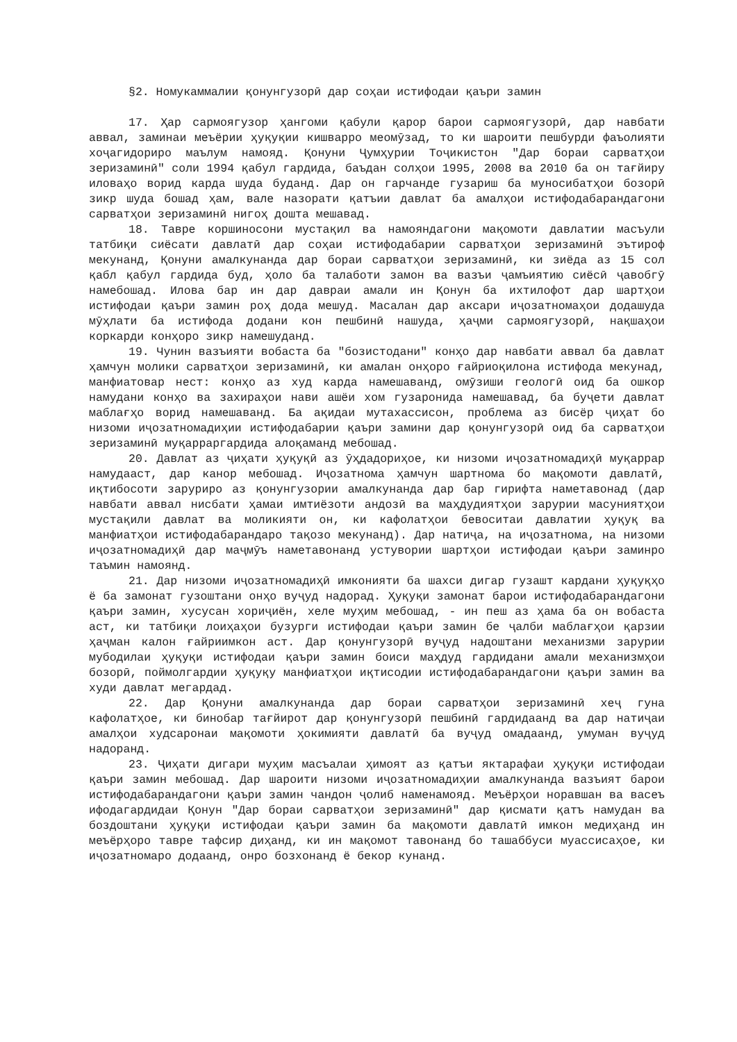§2. Номукаммалии қонунгузорӣ дар соҳаи истифодаи қаъри замин
17. Ҳар сармоягузор ҳангоми қабули қарор барои сармоягузорӣ, дар навбати аввал, заминаи меъёрии ҳуқуқии кишварро меомӯзад, то ки шароити пешбурди фаъолияти хоҷагидориро маълум намояд. Қонуни Ҷумҳурии Тоҷикистон "Дар бораи сарватҳои зеризаминӣ" соли 1994 қабул гардида, баъдан солҳои 1995, 2008 ва 2010 ба он тағйиру иловаҳо ворид карда шуда буданд. Дар он гарчанде гузариш ба муносибатҳои бозорӣ зикр шуда бошад ҳам, вале назорати қатъии давлат ба амалҳои истифодабарандагони сарватҳои зеризаминӣ нигоҳ дошта мешавад.
18. Тавре коршиносони мустақил ва намояндагони мақомоти давлатии масъули татбиқи сиёсати давлатӣ дар соҳаи истифодабарии сарватҳои зеризаминӣ эътироф мекунанд, Қонуни амалкунанда дар бораи сарватҳои зеризаминӣ, ки зиёда аз 15 сол қабл қабул гардида буд, ҳоло ба талаботи замон ва вазъи ҷамъиятию сиёсӣ ҷавобгӯ намебошад. Илова бар ин дар давраи амали ин Қонун ба ихтилофот дар шартҳои истифодаи қаъри замин роҳ дода мешуд. Масалан дар аксари иҷозатномаҳои додашуда мӯҳлати ба истифода додани кон пешбинӣ нашуда, ҳаҷми сармоягузорӣ, нақшаҳои коркарди конҳоро зикр намешуданд.
19. Чунин вазъияти вобаста ба "бозистодани" конҳо дар навбати аввал ба давлат ҳамчун молики сарватҳои зеризаминӣ, ки амалан онҳоро ғайриоқилона истифода мекунад, манфиатовар нест: конҳо аз худ карда намешаванд, омӯзиши геологӣ оид ба ошкор намудани конҳо ва захираҳои нави ашёи хом гузаронида намешавад, ба буҷети давлат маблағҳо ворид намешаванд. Ба ақидаи мутахассисон, проблема аз бисёр ҷиҳат бо низоми иҷозатномадиҳии истифодабарии қаъри замини дар қонунгузорӣ оид ба сарватҳои зеризаминӣ муқарраргардида алоқаманд мебошад.
20. Давлат аз ҷиҳати ҳуқуқӣ аз ӯҳдадориҳое, ки низоми иҷозатномадиҳӣ муқаррар намудааст, дар канор мебошад. Иҷозатнома ҳамчун шартнома бо мақомоти давлатӣ, иқтибосоти заруриро аз қонунгузории амалкунанда дар бар гирифта наметавонад (дар навбати аввал нисбати ҳамаи имтиёзоти андозӣ ва маҳдудиятҳои зарурии масуниятҳои мустақили давлат ва моликияти он, ки кафолатҳои бевоситаи давлатии ҳуқуқ ва манфиатҳои истифодабарандаро тақозо мекунанд). Дар натиҷа, на иҷозатнома, на низоми иҷозатномадиҳӣ дар маҷмӯъ наметавонанд устувории шартҳои истифодаи қаъри заминро таъмин намоянд.
21. Дар низоми иҷозатномадиҳӣ имконияти ба шахси дигар гузашт кардани ҳуқуқҳо ё ба замонат гузоштани онҳо вуҷуд надорад. Ҳуқуқи замонат барои истифодабарандагони қаъри замин, хусусан хориҷиён, хеле муҳим мебошад, - ин пеш аз ҳама ба он вобаста аст, ки татбиқи лоиҳаҳои бузурги истифодаи қаъри замин бе ҷалби маблағҳои қарзии ҳаҷман калон ғайриимкон аст. Дар қонунгузорӣ вуҷуд надоштани механизми зарурии мубодилаи ҳуқуқи истифодаи қаъри замин боиси маҳдуд гардидани амали механизмҳои бозорӣ, поймолгардии ҳуқуқу манфиатҳои иқтисодии истифодабарандагони қаъри замин ва худи давлат мегардад.
22. Дар Қонуни амалкунанда дар бораи сарватҳои зеризаминӣ хеҷ гуна кафолатҳое, ки бинобар тағйирот дар қонунгузорӣ пешбинӣ гардидаанд ва дар натиҷаи амалҳои худсаронаи мақомоти ҳокимияти давлатӣ ба вуҷуд омадаанд, умуман вуҷуд надоранд.
23. Ҷиҳати дигари муҳим масъалаи ҳимоят аз қатъи яктарафаи ҳуқуқи истифодаи қаъри замин мебошад. Дар шароити низоми иҷозатномадиҳии амалкунанда вазъият барои истифодабарандагони қаъри замин чандон ҷолиб наменамояд. Меъёрҳои норавшан ва васеъ ифодагардидаи Қонун "Дар бораи сарватҳои зеризаминӣ" дар қисмати қатъ намудан ва боздоштани ҳуқуқи истифодаи қаъри замин ба мақомоти давлатӣ имкон медиҳанд ин меъёрҳоро тавре тафсир диҳанд, ки ин мақомот тавонанд бо ташаббуси муассисаҳое, ки иҷозатномаро додаанд, онро бозхонанд ё бекор кунанд.